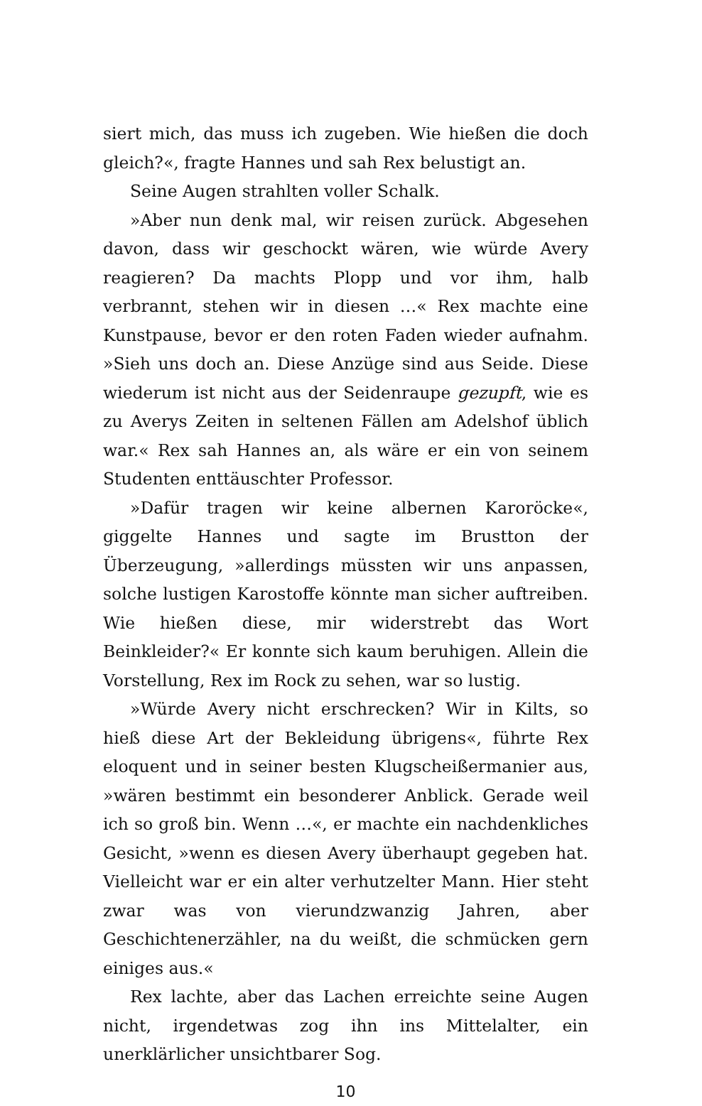siert mich, das muss ich zugeben. Wie hießen die doch gleich?«, fragte Hannes und sah Rex belustigt an.
Seine Augen strahlten voller Schalk.
»Aber nun denk mal, wir reisen zurück. Abgesehen davon, dass wir geschockt wären, wie würde Avery reagieren? Da machts Plopp und vor ihm, halb verbrannt, stehen wir in diesen …« Rex machte eine Kunstpause, bevor er den roten Faden wieder aufnahm. »Sieh uns doch an. Diese Anzüge sind aus Seide. Diese wiederum ist nicht aus der Seidenraupe gezupft, wie es zu Averys Zeiten in seltenen Fällen am Adelshof üblich war.« Rex sah Hannes an, als wäre er ein von seinem Studenten enttäuschter Professor.
»Dafür tragen wir keine albernen Karoröcke«, giggelte Hannes und sagte im Brustton der Überzeugung, »allerdings müssten wir uns anpassen, solche lustigen Karostoffe könnte man sicher auftreiben. Wie hießen diese, mir widerstrebt das Wort Beinkleider?« Er konnte sich kaum beruhigen. Allein die Vorstellung, Rex im Rock zu sehen, war so lustig.
»Würde Avery nicht erschrecken? Wir in Kilts, so hieß diese Art der Bekleidung übrigens«, führte Rex eloquent und in seiner besten Klugscheißermanier aus, »wären bestimmt ein besonderer Anblick. Gerade weil ich so groß bin. Wenn …«, er machte ein nachdenkliches Gesicht, »wenn es diesen Avery überhaupt gegeben hat. Vielleicht war er ein alter verhutzelter Mann. Hier steht zwar was von vierundzwanzig Jahren, aber Geschichtenerzähler, na du weißt, die schmücken gern einiges aus.«
Rex lachte, aber das Lachen erreichte seine Augen nicht, irgendetwas zog ihn ins Mittelalter, ein unerklärlicher unsichtbarer Sog.
10